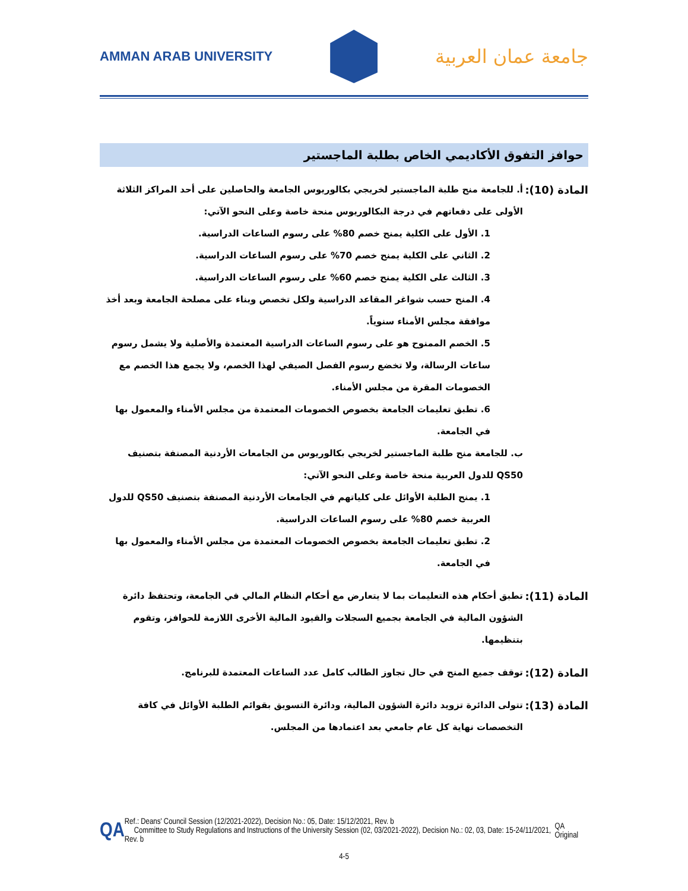AMMAN ARAB UNIVERSITY
جامعة عمان العربية
حوافز التفوق الأكاديمي الخاص بطلبة الماجستير
المادة (10):
أ. للجامعة منح طلبة الماجستير لخريجي بكالوريوس الجامعة والحاصلين على أحد المراكز الثلاثة الأولى على دفعاتهم في درجة البكالوريوس منحة خاصة وعلى النحو الآتي:
1. الأول على الكلية يمنح خصم 80% على رسوم الساعات الدراسية.
2. الثاني على الكلية يمنح خصم 70% على رسوم الساعات الدراسية.
3. الثالث على الكلية يمنح خصم 60% على رسوم الساعات الدراسية.
4. المنح حسب شواغر المقاعد الدراسية ولكل تخصص وبناء على مصلحة الجامعة وبعد أخذ موافقة مجلس الأمناء سنوياً.
5. الخصم الممنوح هو على رسوم الساعات الدراسية المعتمدة والأصلية ولا يشمل رسوم ساعات الرسالة، ولا تخضع رسوم الفصل الصيفي لهذا الخصم، ولا يجمع هذا الخصم مع الخصومات المقرة من مجلس الأمناء.
6. تطبق تعليمات الجامعة بخصوص الخصومات المعتمدة من مجلس الأمناء والمعمول بها في الجامعة.
ب. للجامعة منح طلبة الماجستير لخريجي بكالوريوس من الجامعات الأردنية المصنفة بتصنيف QS50 للدول العربية منحة خاصة وعلى النحو الآتي:
1. يمنح الطلبة الأوائل على كلياتهم في الجامعات الأردنية المصنفة بتصنيف QS50 للدول العربية خصم 80% على رسوم الساعات الدراسية.
2. تطبق تعليمات الجامعة بخصوص الخصومات المعتمدة من مجلس الأمناء والمعمول بها في الجامعة.
المادة (11):
تطبق أحكام هذه التعليمات بما لا يتعارض مع أحكام النظام المالي في الجامعة، وتحتفظ دائرة الشؤون المالية في الجامعة بجميع السجلات والقيود المالية الأخرى اللازمة للحوافز، وتقوم بتنظيمها.
المادة (12):
توقف جميع المنح في حال تجاوز الطالب كامل عدد الساعات المعتمدة للبرنامج.
المادة (13):
تتولى الدائرة تزويد دائرة الشؤون المالية، ودائرة التسويق بقوائم الطلبة الأوائل في كافة التخصصات نهاية كل عام جامعي بعد اعتمادها من المجلس.
QA
Ref.: Deans' Council Session (12/2021-2022), Decision No.: 05, Date: 15/12/2021, Rev. b
Committee to Study Regulations and Instructions of the University Session (02, 03/2021-2022), Decision No.: 02, 03, Date: 15-24/11/2021, Rev. b
QA Original
4-5